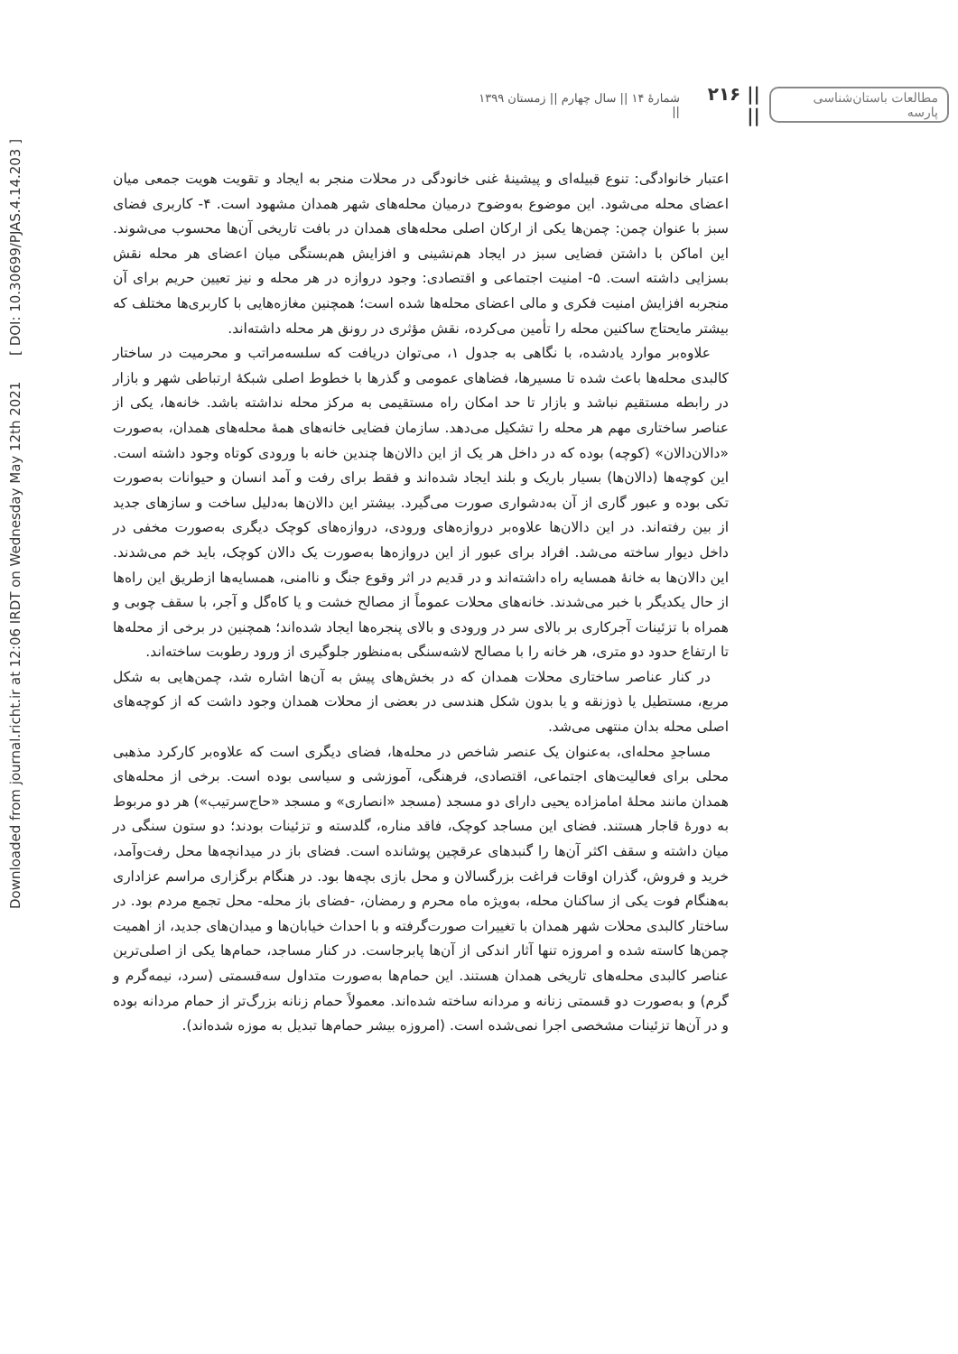مطالعات باستان‌شناسی پارسه || ۲۱۶ || شمارهٔ ۱۴ || سال چهارم || زمستان ۱۳۹۹ ||
Downloaded from journal.richt.ir at 12:06 IRDT on Wednesday May 12th 2021 [ DOI: 10.30699/PJAS.4.14.203 ]
اعتبار خانوادگی: تنوع قبیله‌ای و پیشینهٔ غنی خانودگی در محلات منجر به ایجاد و تقویت هویت جمعی میان اعضای محله می‌شود. این موضوع به‌وضوح درمیان محله‌های شهر همدان مشهود است. ۴- کاربری فضای سبز با عنوان چمن: چمن‌ها یکی از ارکان اصلی محله‌های همدان در بافت تاریخی آن‌ها محسوب می‌شوند. این اماکن با داشتن فضایی سبز در ایجاد هم‌نشینی و افزایش هم‌بستگی میان اعضای هر محله نقش بسزایی داشته است. ۵- امنیت اجتماعی و اقتصادی: وجود دروازه در هر محله و نیز تعیین حریم برای آن منجربه افزایش امنیت فکری و مالی اعضای محله‌ها شده است؛ همچنین مغازه‌هایی با کاربری‌ها مختلف که بیشتر مایحتاج ساکنین محله را تأمین می‌کرده، نقش مؤثری در رونق هر محله داشته‌اند.
علاوه‌بر موارد یادشده، با نگاهی به جدول ۱، می‌توان دریافت که سلسه‌مراتب و محرمیت در ساختار کالبدی محله‌ها باعث شده تا مسیرها، فضاهای عمومی و گذرها با خطوط اصلی شبکهٔ ارتباطی شهر و بازار در رابطه مستقیم نباشد و بازار تا حد امکان راه مستقیمی به مرکز محله نداشته باشد. خانه‌ها، یکی از عناصر ساختاری مهم هر محله را تشکیل می‌دهد. سازمان فضایی خانه‌های همهٔ محله‌های همدان، به‌صورت «دالان‌دالان» (کوچه) بوده که در داخل هر یک از این دالان‌ها چندین خانه با ورودی کوتاه وجود داشته است. این کوچه‌ها (دالان‌ها) بسیار باریک و بلند ایجاد شده‌اند و فقط برای رفت و آمد انسان و حیوانات به‌صورت تکی بوده و عبور گاری از آن به‌دشواری صورت می‌گیرد. بیشتر این دالان‌ها به‌دلیل ساخت و سازهای جدید از بین رفته‌اند. در این دالان‌ها علاوه‌بر دروازه‌های ورودی، دروازه‌های کوچک دیگری به‌صورت مخفی در داخل دیوار ساخته می‌شد. افراد برای عبور از این دروازه‌ها به‌صورت یک دالان کوچک، باید خم می‌شدند. این دالان‌ها به خانهٔ همسایه راه داشته‌اند و در قدیم در اثر وقوع جنگ و ناامنی، همسایه‌ها ازطریق این راه‌ها از حال یکدیگر با خبر می‌شدند. خانه‌های محلات عموماً از مصالح خشت و یا کاه‌گل و آجر، با سقف چوبی و همراه با تزئینات آجرکاری بر بالای سر در ورودی و بالای پنجره‌ها ایجاد شده‌اند؛ همچنین در برخی از محله‌ها تا ارتفاع حدود دو متری، هر خانه را با مصالح لاشه‌سنگی به‌منظور جلوگیری از ورود رطوبت ساخته‌اند.
در کنار عناصر ساختاری محلات همدان که در بخش‌های پیش به آن‌ها اشاره شد، چمن‌هایی به شکل مربع، مستطیل یا ذوزنقه و یا بدون شکل هندسی در بعضی از محلات همدان وجود داشت که از کوچه‌های اصلی محله بدان منتهی می‌شد.
مساجدِ محله‌ای، به‌عنوان یک عنصر شاخص در محله‌ها، فضای دیگری است که علاوه‌بر کارکرد مذهبی محلی برای فعالیت‌های اجتماعی، اقتصادی، فرهنگی، آموزشی و سیاسی بوده است. برخی از محله‌های همدان مانند محلهٔ امامزاده یحیی دارای دو مسجد (مسجد «انصاری» و مسجد «حاج‌سرتیب») هر دو مربوط به دورهٔ قاجار هستند. فضای این مساجد کوچک، فاقد مناره، گلدسته و تزئینات بودند؛ دو ستون سنگی در میان داشته و سقف اکثر آن‌ها را گنبدهای عرقچین پوشانده است. فضای باز در میدانچه‌ها محل رفت‌وآمد، خرید و فروش، گذران اوقات فراغت بزرگسالان و محل بازی بچه‌ها بود. در هنگام برگزاری مراسم عزاداری به‌هنگام فوت یکی از ساکنان محله، به‌ویژه ماه محرم و رمضان، -فضای باز محله- محل تجمع مردم بود. در ساختار کالبدی محلات شهر همدان با تغییرات صورت‌گرفته و با احداث خیابان‌ها و میدان‌های جدید، از اهمیت چمن‌ها کاسته شده و امروزه تنها آثار اندکی از آن‌ها پابرجاست. در کنار مساجد، حمام‌ها یکی از اصلی‌ترین عناصر کالبدی محله‌های تاریخی همدان هستند. این حمام‌ها به‌صورت متداول سه‌قسمتی (سرد، نیمه‌گرم و گرم) و به‌صورت دو قسمتی زنانه و مردانه ساخته شده‌اند. معمولاً حمام زنانه بزرگ‌تر از حمام مردانه بوده و در آن‌ها تزئینات مشخصی اجرا نمی‌شده است. (امروزه بیشر حمام‌ها تبدیل به موزه شده‌اند).